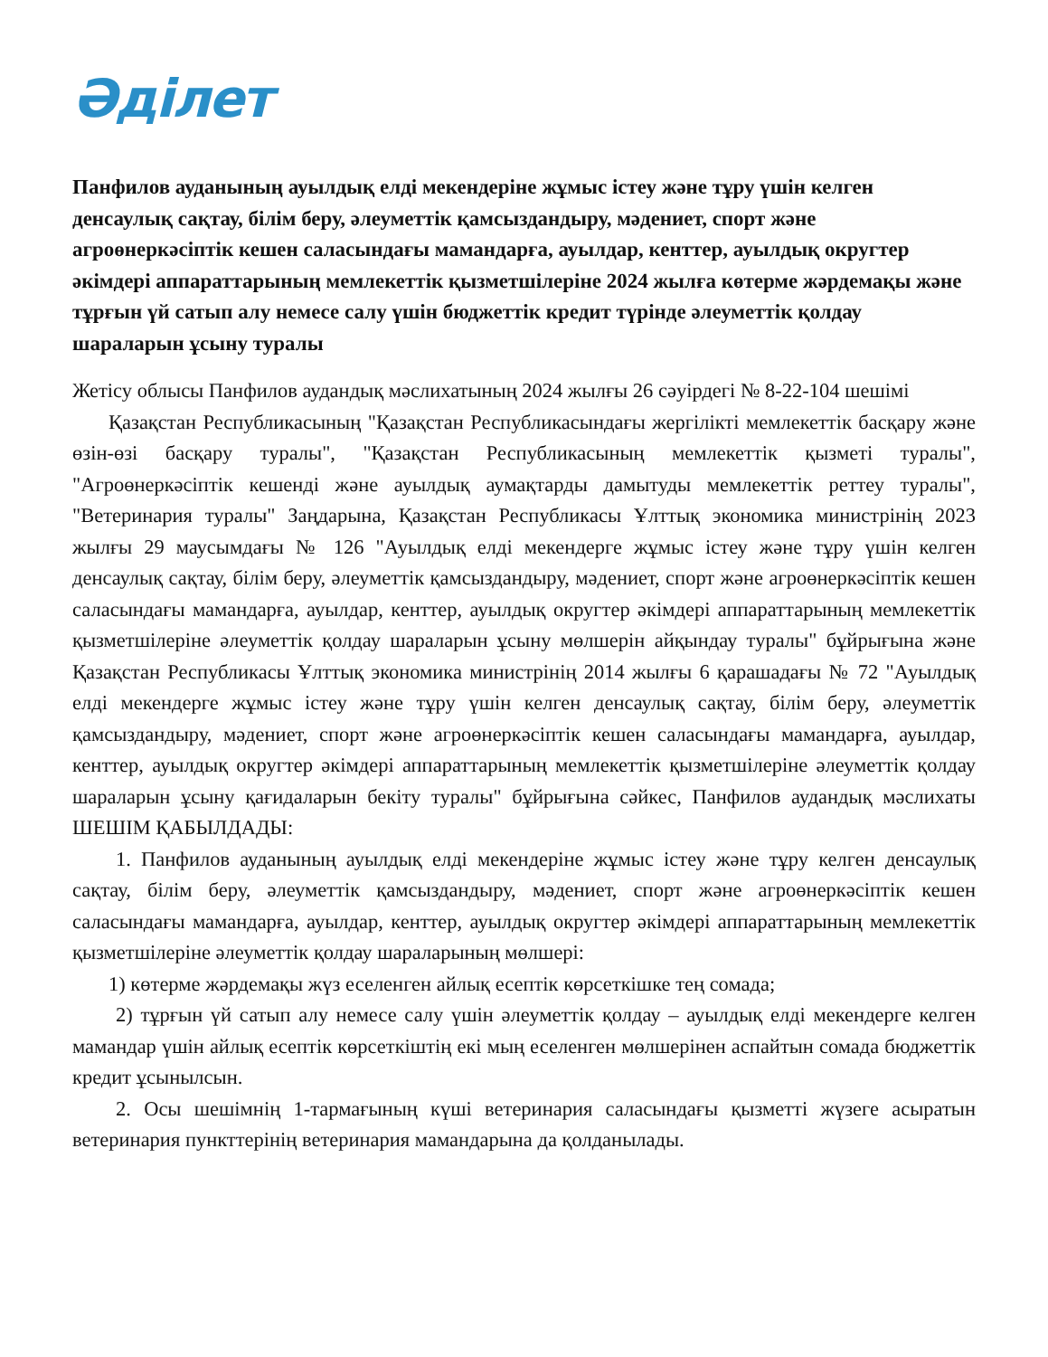Әділет
Панфилов ауданының ауылдық елді мекендеріне жұмыс істеу және тұру үшін келген денсаулық сақтау, білім беру, әлеуметтік қамсыздандыру, мәдениет, спорт және агроөнеркәсіптік кешен саласындағы мамандарға, ауылдар, кенттер, ауылдық округтер әкімдері аппараттарының мемлекеттік қызметшілеріне 2024 жылға көтерме жәрдемақы және тұрғын үй сатып алу немесе салу үшін бюджеттік кредит түрінде әлеуметтік қолдау шараларын ұсыну туралы
Жетісу облысы Панфилов аудандық мәслихатының 2024 жылғы 26 сәуірдегі № 8-22-104 шешімі
Қазақстан Республикасының "Қазақстан Республикасындағы жергілікті мемлекеттік басқару және өзін-өзі басқару туралы", "Қазақстан Республикасының мемлекеттік қызметі туралы", "Агроөнеркәсіптік кешенді және ауылдық аумақтарды дамытуды мемлекеттік реттеу туралы", "Ветеринария туралы" Заңдарына, Қазақстан Республикасы Ұлттық экономика министрінің 2023 жылғы 29 маусымдағы № 126 "Ауылдық елді мекендерге жұмыс істеу және тұру үшін келген денсаулық сақтау, білім беру, әлеуметтік қамсыздандыру, мәдениет, спорт және агроөнеркәсіптік кешен саласындағы мамандарға, ауылдар, кенттер, ауылдық округтер әкімдері аппараттарының мемлекеттік қызметшілеріне әлеуметтік қолдау шараларын ұсыну мөлшерін айқындау туралы" бұйрығына және Қазақстан Республикасы Ұлттық экономика министрінің 2014 жылғы 6 қарашадағы № 72 "Ауылдық елді мекендерге жұмыс істеу және тұру үшін келген денсаулық сақтау, білім беру, әлеуметтік қамсыздандыру, мәдениет, спорт және агроөнеркәсіптік кешен саласындағы мамандарға, ауылдар, кенттер, ауылдық округтер әкімдері аппараттарының мемлекеттік қызметшілеріне әлеуметтік қолдау шараларын ұсыну қағидаларын бекіту туралы" бұйрығына сәйкес, Панфилов аудандық мәслихаты ШЕШІМ ҚАБЫЛДАДЫ:
1. Панфилов ауданының ауылдық елді мекендеріне жұмыс істеу және тұру келген денсаулық сақтау, білім беру, әлеуметтік қамсыздандыру, мәдениет, спорт және агроөнеркәсіптік кешен саласындағы мамандарға, ауылдар, кенттер, ауылдық округтер әкімдері аппараттарының мемлекеттік қызметшілеріне әлеуметтік қолдау шараларының мөлшері:
1) көтерме жәрдемақы жүз еселенген айлық есептік көрсеткішке тең сомада;
2) тұрғын үй сатып алу немесе салу үшін әлеуметтік қолдау – ауылдық елді мекендерге келген мамандар үшін айлық есептік көрсеткіштің екі мың еселенген мөлшерінен аспайтын сомада бюджеттік кредит ұсынылсын.
2. Осы шешімнің 1-тармағының күші ветеринария саласындағы қызметті жүзеге асыратын ветеринария пункттерінің ветеринария мамандарына да қолданылады.